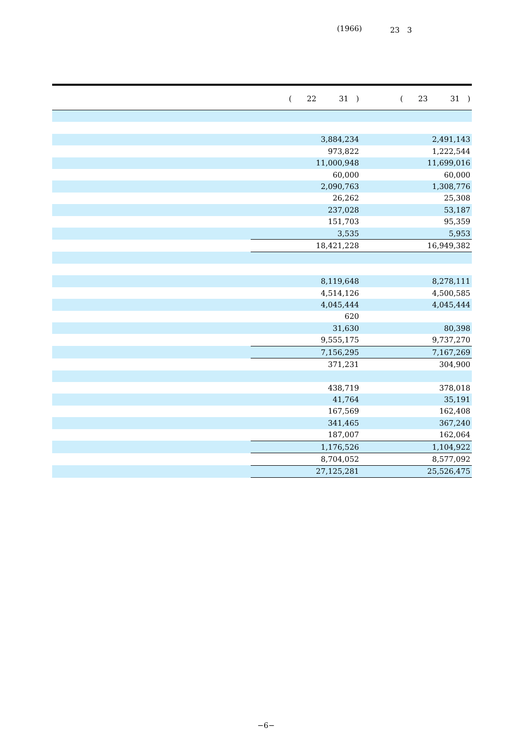(1966) 23　3
| | ( 22 31 ) | ( 23 31 ) |
| --- | --- | --- |
| | 3,884,234 | 2,491,143 |
| | 973,822 | 1,222,544 |
| | 11,000,948 | 11,699,016 |
| | 60,000 | 60,000 |
| | 2,090,763 | 1,308,776 |
| | 26,262 | 25,308 |
| | 237,028 | 53,187 |
| | 151,703 | 95,359 |
| | 3,535 | 5,953 |
| | 18,421,228 | 16,949,382 |
| | 8,119,648 | 8,278,111 |
| | 4,514,126 | 4,500,585 |
| | 4,045,444 | 4,045,444 |
| | 620 | |
| | 31,630 | 80,398 |
| | 9,555,175 | 9,737,270 |
| | 7,156,295 | 7,167,269 |
| | 371,231 | 304,900 |
| | 438,719 | 378,018 |
| | 41,764 | 35,191 |
| | 167,569 | 162,408 |
| | 341,465 | 367,240 |
| | 187,007 | 162,064 |
| | 1,176,526 | 1,104,922 |
| | 8,704,052 | 8,577,092 |
| | 27,125,281 | 25,526,475 |
−6−